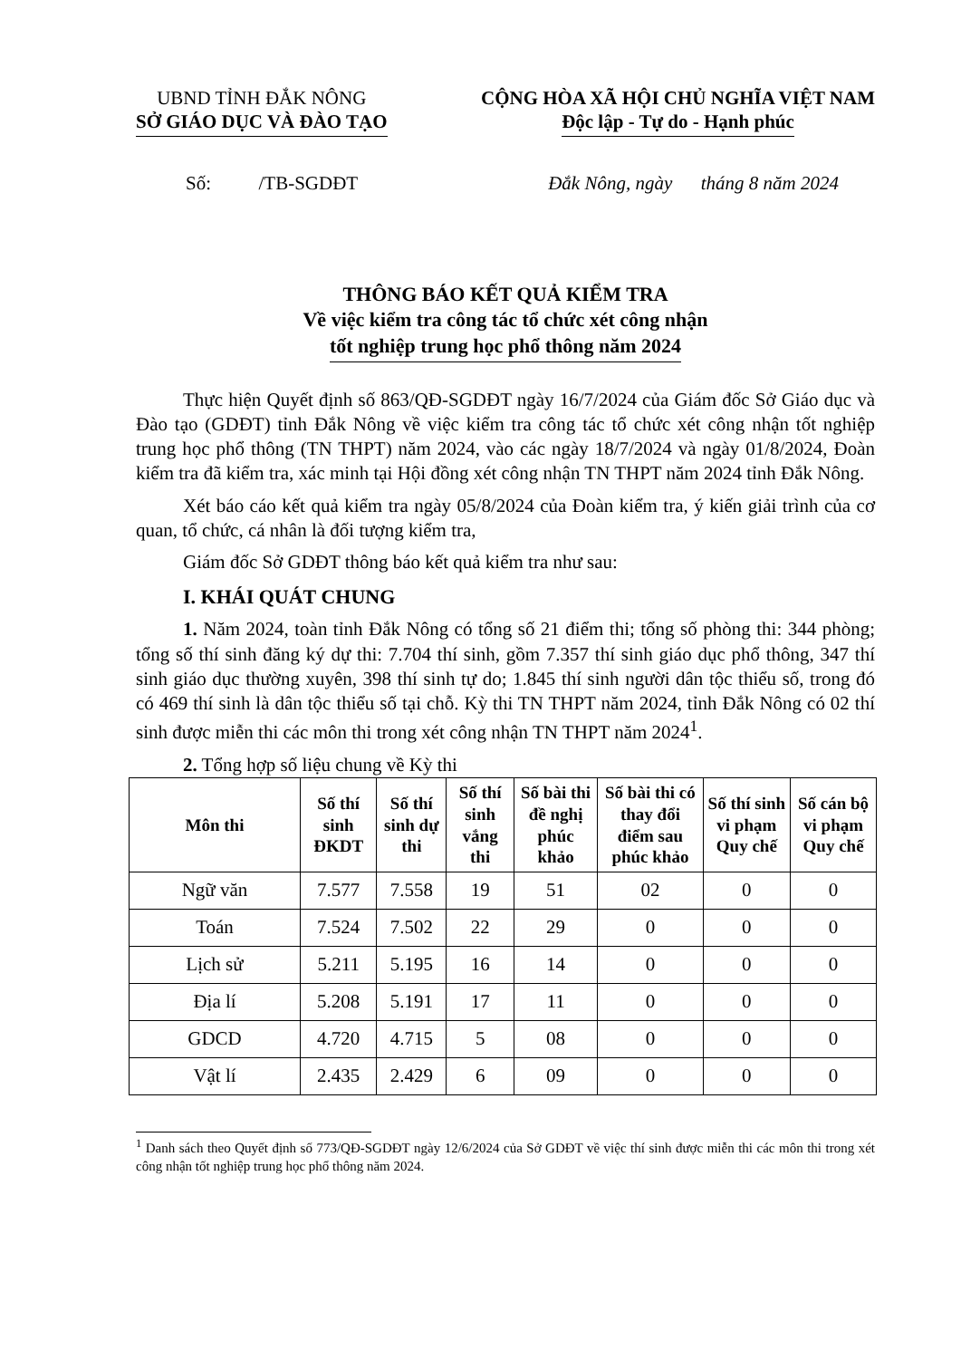UBND TỈNH ĐẮK NÔNG
SỞ GIÁO DỤC VÀ ĐÀO TẠO
CỘNG HÒA XÃ HỘI CHỦ NGHĨA VIỆT NAM
Độc lập - Tự do - Hạnh phúc
Số: /TB-SGDĐT Đắk Nông, ngày tháng 8 năm 2024
THÔNG BÁO KẾT QUẢ KIỂM TRA
Về việc kiểm tra công tác tổ chức xét công nhận
tốt nghiệp trung học phổ thông năm 2024
Thực hiện Quyết định số 863/QĐ-SGDĐT ngày 16/7/2024 của Giám đốc Sở Giáo dục và Đào tạo (GDĐT) tỉnh Đắk Nông về việc kiểm tra công tác tổ chức xét công nhận tốt nghiệp trung học phổ thông (TN THPT) năm 2024, vào các ngày 18/7/2024 và ngày 01/8/2024, Đoàn kiểm tra đã kiểm tra, xác minh tại Hội đồng xét công nhận TN THPT năm 2024 tỉnh Đắk Nông.
Xét báo cáo kết quả kiểm tra ngày 05/8/2024 của Đoàn kiểm tra, ý kiến giải trình của cơ quan, tổ chức, cá nhân là đối tượng kiểm tra,
Giám đốc Sở GDĐT thông báo kết quả kiểm tra như sau:
I. KHÁI QUÁT CHUNG
1. Năm 2024, toàn tỉnh Đắk Nông có tổng số 21 điểm thi; tổng số phòng thi: 344 phòng; tổng số thí sinh đăng ký dự thi: 7.704 thí sinh, gồm 7.357 thí sinh giáo dục phổ thông, 347 thí sinh giáo dục thường xuyên, 398 thí sinh tự do; 1.845 thí sinh người dân tộc thiểu số, trong đó có 469 thí sinh là dân tộc thiểu số tại chỗ. Kỳ thi TN THPT năm 2024, tỉnh Đắk Nông có 02 thí sinh được miễn thi các môn thi trong xét công nhận TN THPT năm 2024<sup>1</sup>.
2. Tổng hợp số liệu chung về Kỳ thi
| Môn thi | Số thí sinh ĐKDT | Số thí sinh dự thi | Số thí sinh vắng thi | Số bài thi đề nghị phúc khảo | Số bài thi có thay đổi điểm sau phúc khảo | Số thí sinh vi phạm Quy chế | Số cán bộ vi phạm Quy chế |
| --- | --- | --- | --- | --- | --- | --- | --- |
| Ngữ văn | 7.577 | 7.558 | 19 | 51 | 02 | 0 | 0 |
| Toán | 7.524 | 7.502 | 22 | 29 | 0 | 0 | 0 |
| Lịch sử | 5.211 | 5.195 | 16 | 14 | 0 | 0 | 0 |
| Địa lí | 5.208 | 5.191 | 17 | 11 | 0 | 0 | 0 |
| GDCD | 4.720 | 4.715 | 5 | 08 | 0 | 0 | 0 |
| Vật lí | 2.435 | 2.429 | 6 | 09 | 0 | 0 | 0 |
<sup>1</sup> Danh sách theo Quyết định số 773/QĐ-SGDĐT ngày 12/6/2024 của Sở GDĐT về việc thí sinh được miễn thi các môn thi trong xét công nhận tốt nghiệp trung học phổ thông năm 2024.